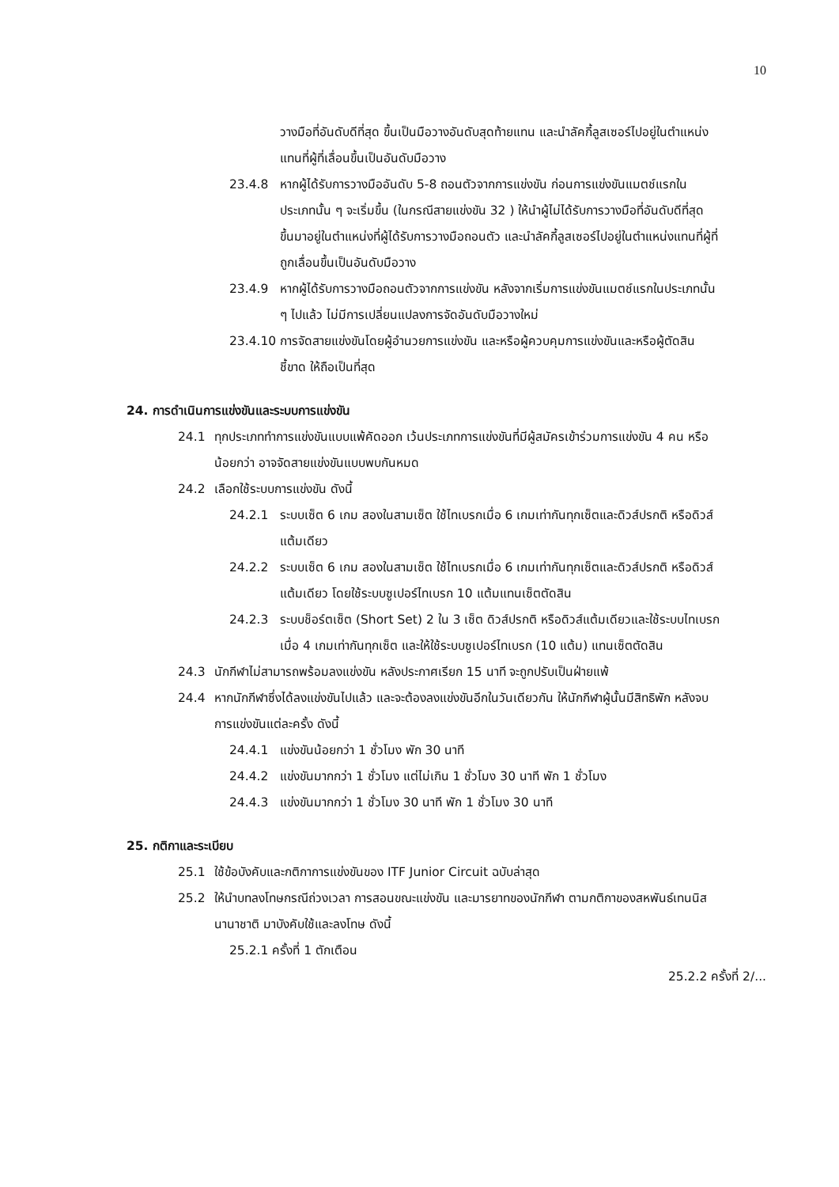10
วางมือที่อันดับดีที่สุด ขึ้นเป็นมือวางอันดับสุดท้ายแทน และนำลัคกี้ลูสเซอร์ไปอยู่ในตำแหน่งแทนที่ผู้ที่เลื่อนขึ้นเป็นอันดับมือวาง
23.4.8 หากผู้ได้รับการวางมืออันดับ 5-8 ถอนตัวจากการแข่งขัน ก่อนการแข่งขันแมตช์แรกในประเภทนั้น ๆ จะเริ่มขึ้น (ในกรณีสายแข่งขัน 32 ) ให้นำผู้ไม่ได้รับการวางมือที่อันดับดีที่สุด ขึ้นมาอยู่ในตำแหน่งที่ผู้ได้รับการวางมือถอนตัว และนำลัคกี้ลูสเซอร์ไปอยู่ในตำแหน่งแทนที่ผู้ที่ถูกเลื่อนขึ้นเป็นอันดับมือวาง
23.4.9 หากผู้ได้รับการวางมือถอนตัวจากการแข่งขัน หลังจากเริ่มการแข่งขันแมตช์แรกในประเภทนั้น ๆ ไปแล้ว ไม่มีการเปลี่ยนแปลงการจัดอันดับมือวางใหม่
23.4.10 การจัดสายแข่งขันโดยผู้อำนวยการแข่งขัน และหรือผู้ควบคุมการแข่งขันและหรือผู้ตัดสินชี้ขาด ให้ถือเป็นที่สุด
24. การดำเนินการแข่งขันและระบบการแข่งขัน
24.1 ทุกประเภททำการแข่งขันแบบแพ้คัดออก เว้นประเภทการแข่งขันที่มีผู้สมัครเข้าร่วมการแข่งขัน 4 คน หรือน้อยกว่า อาจจัดสายแข่งขันแบบพบกันหมด
24.2 เลือกใช้ระบบการแข่งขัน ดังนี้
24.2.1 ระบบเซ็ต 6 เกม สองในสามเซ็ต ใช้ไทเบรกเมื่อ 6 เกมเท่ากันทุกเซ็ตและดิวส์ปรกติ หรือดิวส์แต้มเดียว
24.2.2 ระบบเซ็ต 6 เกม สองในสามเซ็ต ใช้ไทเบรกเมื่อ 6 เกมเท่ากันทุกเซ็ตและดิวส์ปรกติ หรือดิวส์แต้มเดียว โดยใช้ระบบซูเปอร์ไทเบรก 10 แต้มแทนเซ็ตตัดสิน
24.2.3 ระบบช็อร์ตเซ็ต (Short Set) 2 ใน 3 เซ็ต ดิวส์ปรกติ หรือดิวส์แต้มเดียวและใช้ระบบไทเบรกเมื่อ 4 เกมเท่ากันทุกเซ็ต และให้ใช้ระบบซูเปอร์ไทเบรก (10 แต้ม) แทนเซ็ตตัดสิน
24.3 นักกีฬาไม่สามารถพร้อมลงแข่งขัน หลังประกาศเรียก 15 นาที จะถูกปรับเป็นฝ่ายแพ้
24.4 หากนักกีฬาซึ่งได้ลงแข่งขันไปแล้ว และจะต้องลงแข่งขันอีกในวันเดียวกัน ให้นักกีฬาผู้นั้นมีสิทธิพัก หลังจบการแข่งขันแต่ละครั้ง ดังนี้
24.4.1 แข่งขันน้อยกว่า 1 ชั่วโมง พัก 30 นาที
24.4.2 แข่งขันมากกว่า 1 ชั่วโมง แต่ไม่เกิน 1 ชั่วโมง 30 นาที พัก 1 ชั่วโมง
24.4.3 แข่งขันมากกว่า 1 ชั่วโมง 30 นาที พัก 1 ชั่วโมง 30 นาที
25. กติกาและระเบียบ
25.1 ใช้ข้อบังคับและกติกาการแข่งขันของ ITF Junior Circuit ฉบับล่าสุด
25.2 ให้นำบทลงโทษกรณีถ่วงเวลา การสอนขณะแข่งขัน และมารยาทของนักกีฬา ตามกติกาของสหพันธ์เทนนิสนานาชาติ มาบังคับใช้และลงโทษ ดังนี้
25.2.1 ครั้งที่ 1 ตักเตือน
25.2.2 ครั้งที่ 2/...